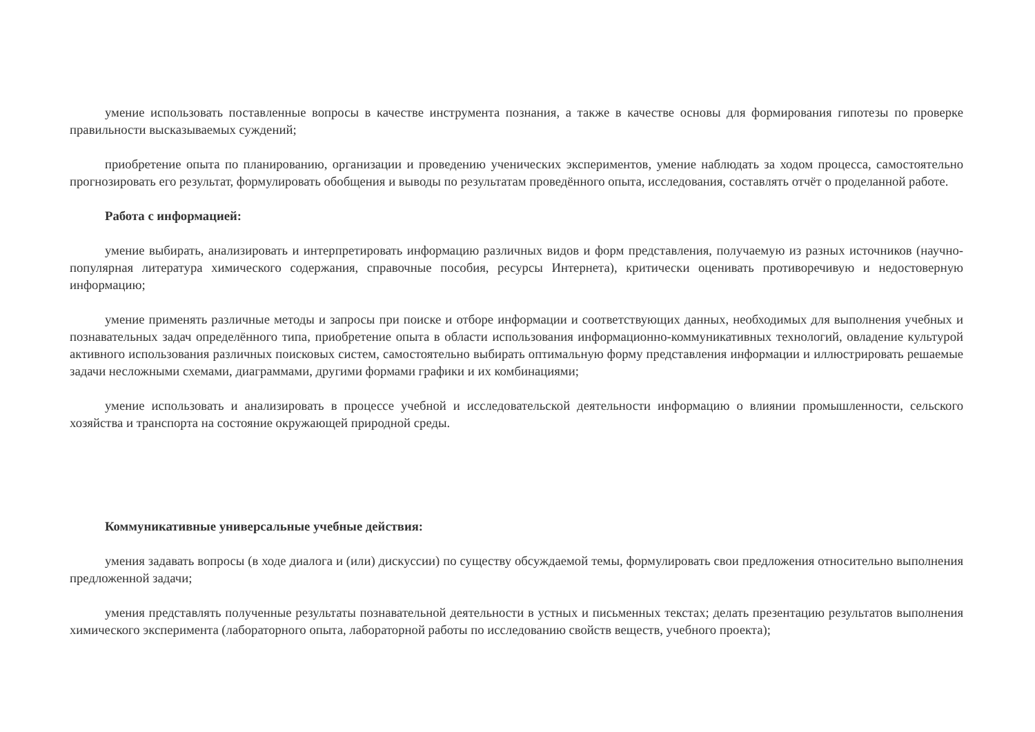умение использовать поставленные вопросы в качестве инструмента познания, а также в качестве основы для формирования гипотезы по проверке правильности высказываемых суждений;
приобретение опыта по планированию, организации и проведению ученических экспериментов, умение наблюдать за ходом процесса, самостоятельно прогнозировать его результат, формулировать обобщения и выводы по результатам проведённого опыта, исследования, составлять отчёт о проделанной работе.
Работа с информацией:
умение выбирать, анализировать и интерпретировать информацию различных видов и форм представления, получаемую из разных источников (научно-популярная литература химического содержания, справочные пособия, ресурсы Интернета), критически оценивать противоречивую и недостоверную информацию;
умение применять различные методы и запросы при поиске и отборе информации и соответствующих данных, необходимых для выполнения учебных и познавательных задач определённого типа, приобретение опыта в области использования информационно-коммуникативных технологий, овладение культурой активного использования различных поисковых систем, самостоятельно выбирать оптимальную форму представления информации и иллюстрировать решаемые задачи несложными схемами, диаграммами, другими формами графики и их комбинациями;
умение использовать и анализировать в процессе учебной и исследовательской деятельности информацию о влиянии промышленности, сельского хозяйства и транспорта на состояние окружающей природной среды.
Коммуникативные универсальные учебные действия:
умения задавать вопросы (в ходе диалога и (или) дискуссии) по существу обсуждаемой темы, формулировать свои предложения относительно выполнения предложенной задачи;
умения представлять полученные результаты познавательной деятельности в устных и письменных текстах; делать презентацию результатов выполнения химического эксперимента (лабораторного опыта, лабораторной работы по исследованию свойств веществ, учебного проекта);